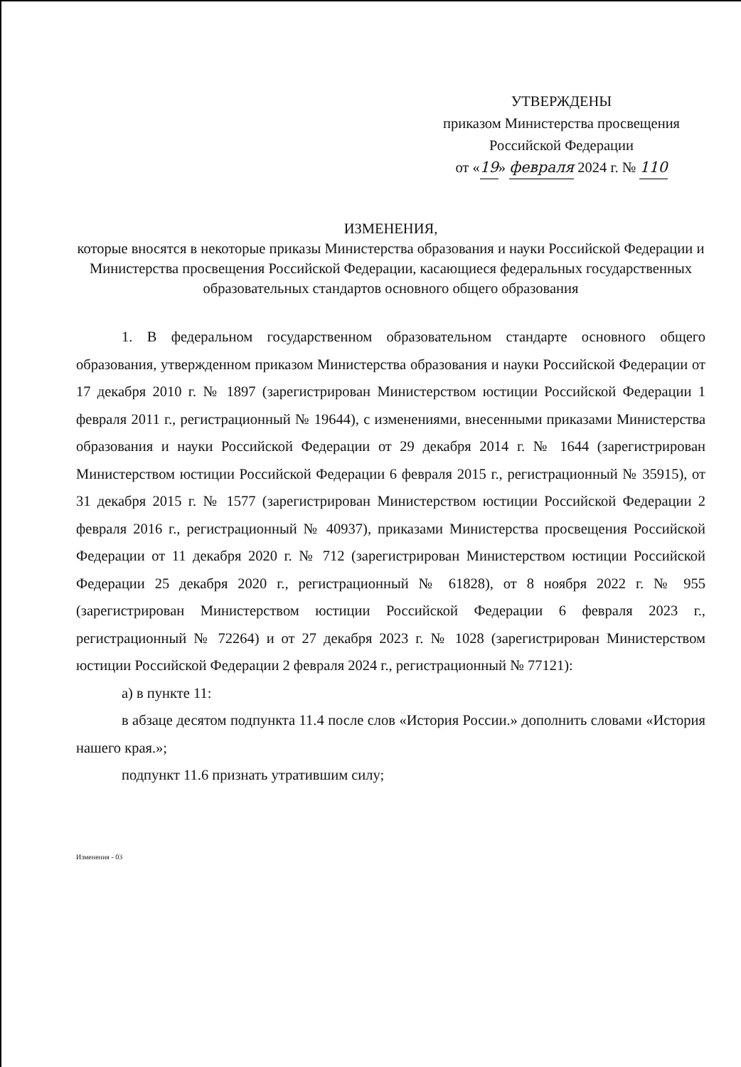УТВЕРЖДЕНЫ
приказом Министерства просвещения
Российской Федерации
от «19» февраля 2024 г. № 110
ИЗМЕНЕНИЯ,
которые вносятся в некоторые приказы Министерства образования и науки Российской Федерации и Министерства просвещения Российской Федерации, касающиеся федеральных государственных образовательных стандартов основного общего образования
1. В федеральном государственном образовательном стандарте основного общего образования, утвержденном приказом Министерства образования и науки Российской Федерации от 17 декабря 2010 г. № 1897 (зарегистрирован Министерством юстиции Российской Федерации 1 февраля 2011 г., регистрационный № 19644), с изменениями, внесенными приказами Министерства образования и науки Российской Федерации от 29 декабря 2014 г. № 1644 (зарегистрирован Министерством юстиции Российской Федерации 6 февраля 2015 г., регистрационный № 35915), от 31 декабря 2015 г. № 1577 (зарегистрирован Министерством юстиции Российской Федерации 2 февраля 2016 г., регистрационный № 40937), приказами Министерства просвещения Российской Федерации от 11 декабря 2020 г. № 712 (зарегистрирован Министерством юстиции Российской Федерации 25 декабря 2020 г., регистрационный № 61828), от 8 ноября 2022 г. № 955 (зарегистрирован Министерством юстиции Российской Федерации 6 февраля 2023 г., регистрационный № 72264) и от 27 декабря 2023 г. № 1028 (зарегистрирован Министерством юстиции Российской Федерации 2 февраля 2024 г., регистрационный № 77121):
а) в пункте 11:
в абзаце десятом подпункта 11.4 после слов «История России.» дополнить словами «История нашего края.»;
подпункт 11.6 признать утратившим силу;
Изменения - 03